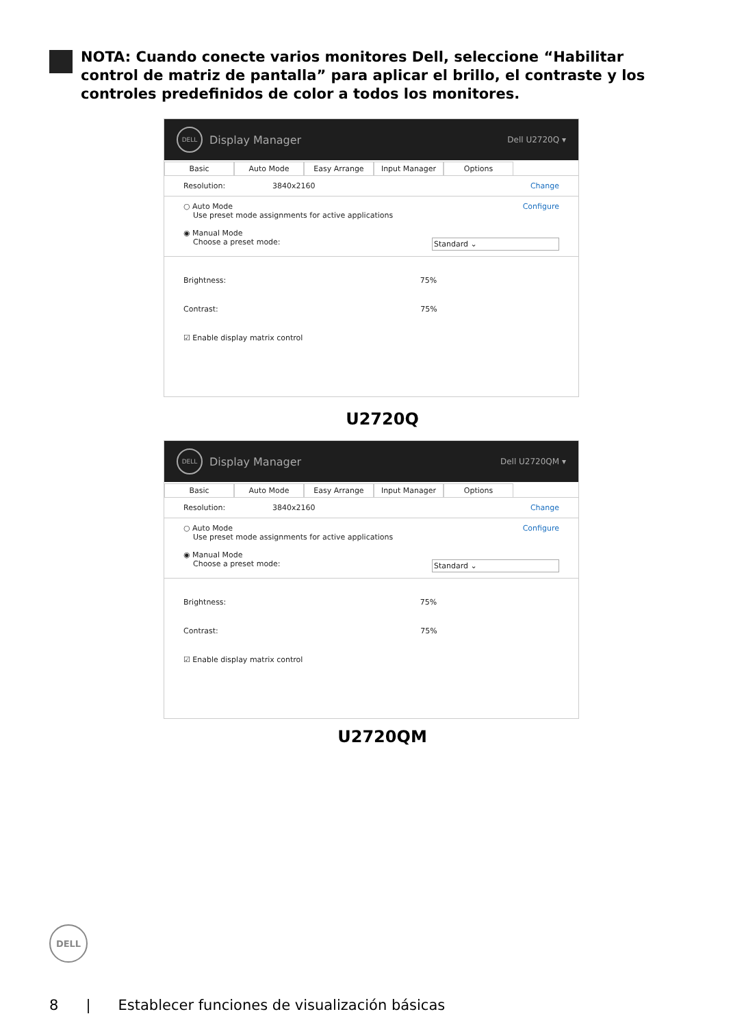NOTA: Cuando conecte varios monitores Dell, seleccione “Habilitar control de matriz de pantalla” para aplicar el brillo, el contraste y los controles predefinidos de color a todos los monitores.
DELL
Display Manager Dell U2720Q ▾
Basic Auto Mode Easy Arrange Input Manager Options
Resolution: 3840x2160 Change
○ Auto Mode Configure
Use preset mode assignments for active applications
◉ Manual Mode
Choose a preset mode: Standard ⌄
Brightness: 75%
Contrast: 75%
☑ Enable display matrix control
U2720Q
DELL
Display Manager Dell U2720QM ▾
Basic Auto Mode Easy Arrange Input Manager Options
Resolution: 3840x2160 Change
○ Auto Mode Configure
Use preset mode assignments for active applications
◉ Manual Mode
Choose a preset mode: Standard ⌄
Brightness: 75%
Contrast: 75%
☑ Enable display matrix control
U2720QM
DELL
8 | Establecer funciones de visualización básicas